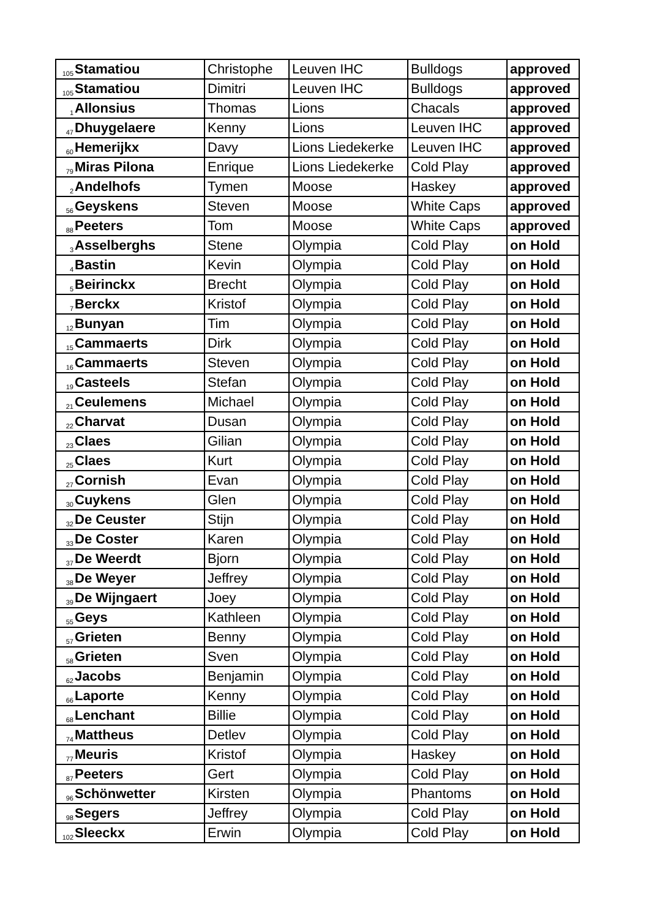| 105 | Stamatiou | Christophe | Leuven IHC | Bulldogs | approved |
| 105 | Stamatiou | Dimitri | Leuven IHC | Bulldogs | approved |
| 1 | Allonsius | Thomas | Lions | Chacals | approved |
| 47 | Dhuygelaere | Kenny | Lions | Leuven IHC | approved |
| 60 | Hemerijkx | Davy | Lions Liedekerke | Leuven IHC | approved |
| 79 | Miras Pilona | Enrique | Lions Liedekerke | Cold Play | approved |
| 2 | Andelhofs | Tymen | Moose | Haskey | approved |
| 56 | Geyskens | Steven | Moose | White Caps | approved |
| 88 | Peeters | Tom | Moose | White Caps | approved |
| 3 | Asselberghs | Stene | Olympia | Cold Play | on Hold |
| 4 | Bastin | Kevin | Olympia | Cold Play | on Hold |
| 5 | Beirinckx | Brecht | Olympia | Cold Play | on Hold |
| 7 | Berckx | Kristof | Olympia | Cold Play | on Hold |
| 12 | Bunyan | Tim | Olympia | Cold Play | on Hold |
| 15 | Cammaerts | Dirk | Olympia | Cold Play | on Hold |
| 16 | Cammaerts | Steven | Olympia | Cold Play | on Hold |
| 19 | Casteels | Stefan | Olympia | Cold Play | on Hold |
| 21 | Ceulemens | Michael | Olympia | Cold Play | on Hold |
| 22 | Charvat | Dusan | Olympia | Cold Play | on Hold |
| 23 | Claes | Gilian | Olympia | Cold Play | on Hold |
| 25 | Claes | Kurt | Olympia | Cold Play | on Hold |
| 27 | Cornish | Evan | Olympia | Cold Play | on Hold |
| 30 | Cuykens | Glen | Olympia | Cold Play | on Hold |
| 32 | De Ceuster | Stijn | Olympia | Cold Play | on Hold |
| 33 | De Coster | Karen | Olympia | Cold Play | on Hold |
| 37 | De Weerdt | Bjorn | Olympia | Cold Play | on Hold |
| 38 | De Weyer | Jeffrey | Olympia | Cold Play | on Hold |
| 39 | De Wijngaert | Joey | Olympia | Cold Play | on Hold |
| 55 | Geys | Kathleen | Olympia | Cold Play | on Hold |
| 57 | Grieten | Benny | Olympia | Cold Play | on Hold |
| 58 | Grieten | Sven | Olympia | Cold Play | on Hold |
| 62 | Jacobs | Benjamin | Olympia | Cold Play | on Hold |
| 66 | Laporte | Kenny | Olympia | Cold Play | on Hold |
| 68 | Lenchant | Billie | Olympia | Cold Play | on Hold |
| 74 | Mattheus | Detlev | Olympia | Cold Play | on Hold |
| 77 | Meuris | Kristof | Olympia | Haskey | on Hold |
| 87 | Peeters | Gert | Olympia | Cold Play | on Hold |
| 96 | Schönwetter | Kirsten | Olympia | Phantoms | on Hold |
| 98 | Segers | Jeffrey | Olympia | Cold Play | on Hold |
| 102 | Sleeckx | Erwin | Olympia | Cold Play | on Hold |